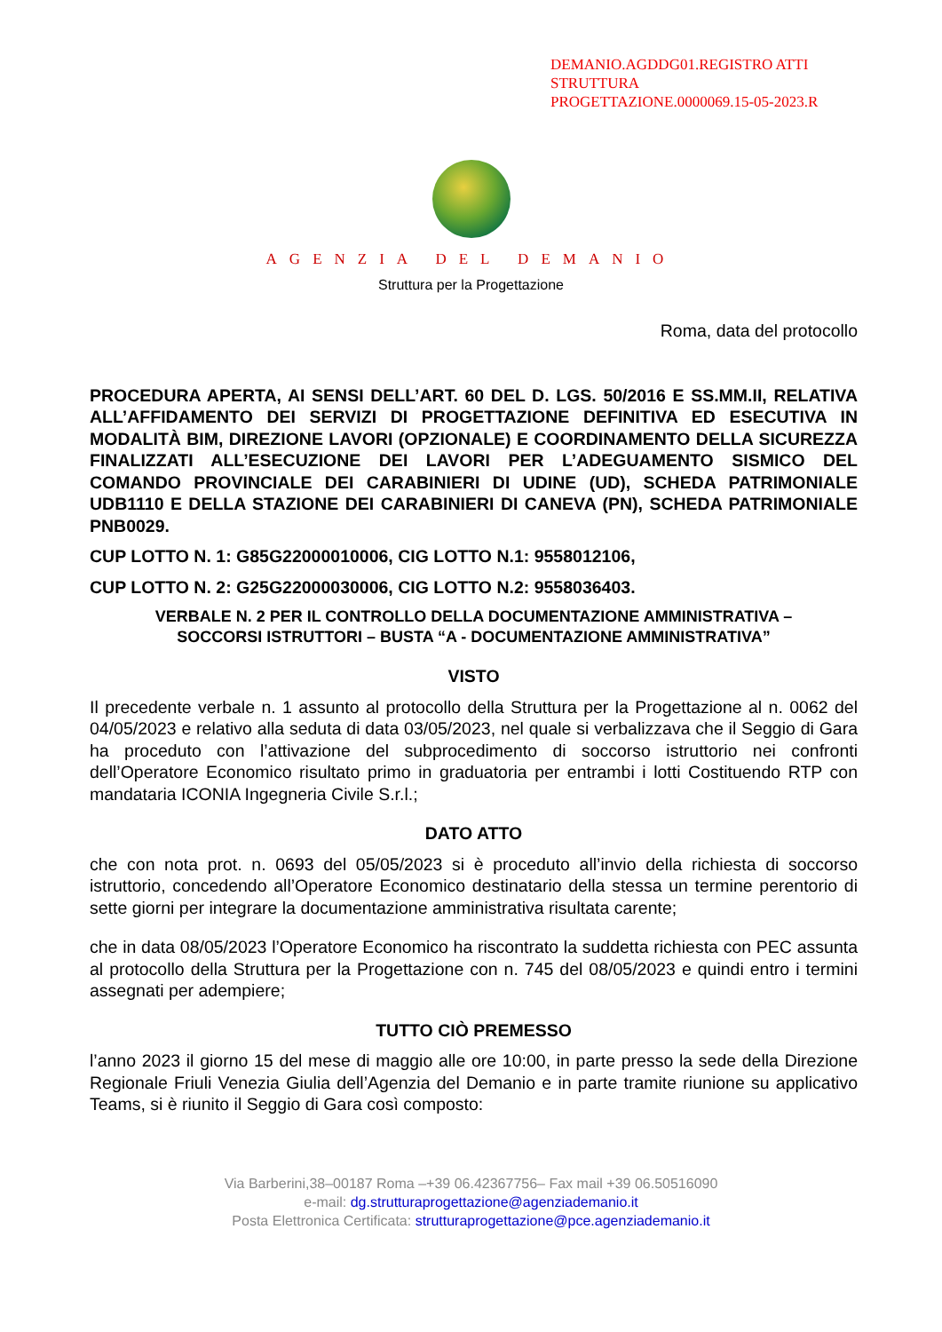DEMANIO.AGDDG01.REGISTRO ATTI
STRUTTURA
PROGETTAZIONE.0000069.15-05-2023.R
AGENZIA DEL DEMANIO
Struttura per la Progettazione
Roma, data del protocollo
PROCEDURA APERTA, AI SENSI DELL’ART. 60 DEL D. LGS. 50/2016 E SS.MM.II, RELATIVA ALL’AFFIDAMENTO DEI SERVIZI DI PROGETTAZIONE DEFINITIVA ED ESECUTIVA IN MODALITÀ BIM, DIREZIONE LAVORI (OPZIONALE) E COORDINAMENTO DELLA SICUREZZA FINALIZZATI ALL’ESECUZIONE DEI LAVORI PER L’ADEGUAMENTO SISMICO DEL COMANDO PROVINCIALE DEI CARABINIERI DI UDINE (UD), SCHEDA PATRIMONIALE UDB1110 E DELLA STAZIONE DEI CARABINIERI DI CANEVA (PN), SCHEDA PATRIMONIALE PNB0029.
CUP LOTTO N. 1: G85G22000010006, CIG LOTTO N.1: 9558012106,
CUP LOTTO N. 2: G25G22000030006, CIG LOTTO N.2: 9558036403.
VERBALE N. 2 PER IL CONTROLLO DELLA DOCUMENTAZIONE AMMINISTRATIVA –
SOCCORSI ISTRUTTORI – BUSTA “A - DOCUMENTAZIONE AMMINISTRATIVA”
VISTO
Il precedente verbale n. 1 assunto al protocollo della Struttura per la Progettazione al n. 0062 del 04/05/2023 e relativo alla seduta di data 03/05/2023, nel quale si verbalizzava che il Seggio di Gara ha proceduto con l’attivazione del subprocedimento di soccorso istruttorio nei confronti dell’Operatore Economico risultato primo in graduatoria per entrambi i lotti Costituendo RTP con mandataria ICONIA Ingegneria Civile S.r.l.;
DATO ATTO
che con nota prot. n. 0693 del 05/05/2023 si è proceduto all’invio della richiesta di soccorso istruttorio, concedendo all’Operatore Economico destinatario della stessa un termine perentorio di sette giorni per integrare la documentazione amministrativa risultata carente;
che in data 08/05/2023 l’Operatore Economico ha riscontrato la suddetta richiesta con PEC assunta al protocollo della Struttura per la Progettazione con n. 745 del 08/05/2023 e quindi entro i termini assegnati per adempiere;
TUTTO CIÒ PREMESSO
l’anno 2023 il giorno 15 del mese di maggio alle ore 10:00, in parte presso la sede della Direzione Regionale Friuli Venezia Giulia dell’Agenzia del Demanio e in parte tramite riunione su applicativo Teams, si è riunito il Seggio di Gara così composto:
Via Barberini,38–00187 Roma –+39 06.42367756– Fax mail +39 06.50516090
e-mail: dg.strutturaprogettazione@agenziademanio.it
Posta Elettronica Certificata: strutturaprogettazione@pce.agenziademanio.it